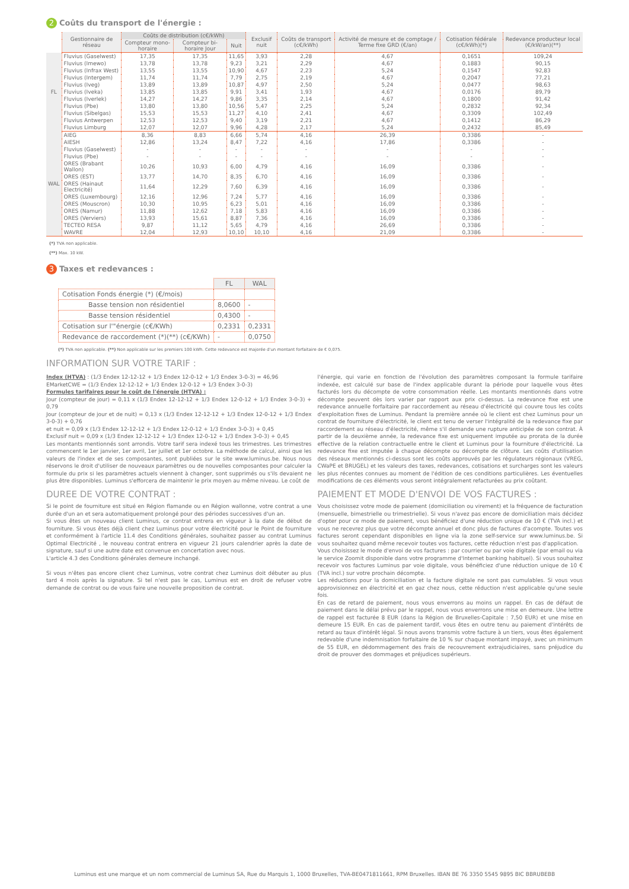2 Coûts du transport de l'énergie :
| | Gestionnaire de réseau | Coûts de distribution (c€/kWh) | | | Exclusif nuit | Coûts de transport (c€/kWh) | Activité de mesure et de comptage / Terme fixe GRD (€/an) | Cotisation fédérale (c€/kWh)(*) | Redevance producteur local (€/kW/an)(**) |
| --- | --- | --- | --- | --- | --- | --- | --- | --- | --- |
| | | Compteur mono-horaire | Compteur bi-horaire Jour | Nuit | | | | | |
| FL | Fluvius (Gaselwest) | 17,35 | 17,35 | 11,65 | 3,93 | 2,28 | 4,67 | 0,1651 | 109,24 |
| | Fluvius (Imewo) | 13,78 | 13,78 | 9,23 | 3,21 | 2,29 | 4,67 | 0,1883 | 90,15 |
| | Fluvius (Infrax West) | 13,55 | 13,55 | 10,90 | 4,67 | 2,23 | 5,24 | 0,1547 | 92,83 |
| | Fluvius (Intergem) | 11,74 | 11,74 | 7,79 | 2,75 | 2,19 | 4,67 | 0,2047 | 77,21 |
| | Fluvius (Iveg) | 13,89 | 13,89 | 10,87 | 4,97 | 2,50 | 5,24 | 0,0477 | 98,63 |
| | Fluvius (Iveka) | 13,85 | 13,85 | 9,91 | 3,41 | 1,93 | 4,67 | 0,0176 | 89,79 |
| | Fluvius (Iverlek) | 14,27 | 14,27 | 9,86 | 3,35 | 2,14 | 4,67 | 0,1800 | 91,42 |
| | Fluvius (Pbe) | 13,80 | 13,80 | 10,56 | 5,47 | 2,25 | 5,24 | 0,2832 | 92,34 |
| | Fluvius (Sibelgas) | 15,53 | 15,53 | 11,27 | 4,10 | 2,41 | 4,67 | 0,3309 | 102,49 |
| | Fluvius Antwerpen | 12,53 | 12,53 | 9,40 | 3,19 | 2,21 | 4,67 | 0,1412 | 86,29 |
| | Fluvius Limburg | 12,07 | 12,07 | 9,96 | 4,28 | 2,17 | 5,24 | 0,2432 | 85,49 |
| WAL | AIEG | 8,36 | 8,83 | 6,66 | 5,74 | 4,16 | 26,39 | 0,3386 | - |
| | AIESH | 12,86 | 13,24 | 8,47 | 7,22 | 4,16 | 17,86 | 0,3386 | - |
| | Fluvius (Gaselwest) | - | - | - | - | - | - | - | - |
| | Fluvius (Pbe) | - | - | - | - | - | - | - | - |
| | ORES (Brabant Wallon) | 10,26 | 10,93 | 6,00 | 4,79 | 4,16 | 16,09 | 0,3386 | - |
| | ORES (EST) | 13,77 | 14,70 | 8,35 | 6,70 | 4,16 | 16,09 | 0,3386 | - |
| | ORES (Hainaut Electricité) | 11,64 | 12,29 | 7,60 | 6,39 | 4,16 | 16,09 | 0,3386 | - |
| | ORES (Luxembourg) | 12,16 | 12,96 | 7,24 | 5,77 | 4,16 | 16,09 | 0,3386 | - |
| | ORES (Mouscron) | 10,30 | 10,95 | 6,23 | 5,01 | 4,16 | 16,09 | 0,3386 | - |
| | ORES (Namur) | 11,88 | 12,62 | 7,18 | 5,83 | 4,16 | 16,09 | 0,3386 | - |
| | ORES (Verviers) | 13,93 | 15,61 | 8,87 | 7,36 | 4,16 | 16,09 | 0,3386 | - |
| | TECTEO RESA | 9,87 | 11,12 | 5,65 | 4,79 | 4,16 | 26,69 | 0,3386 | - |
| | WAVRE | 12,04 | 12,93 | 10,10 | 10,10 | 4,16 | 21,09 | 0,3386 | - |
(*) TVA non applicable.
(**) Max. 10 kW.
3 Taxes et redevances :
| | FL | WAL |
| --- | --- | --- |
| Cotisation Fonds énergie (*) (€/mois) | | |
| Basse tension non résidentiel | 8,0600 | - |
| Basse tension résidentiel | 0,4300 | - |
| Cotisation sur l'"énergie (c€/KWh) | 0,2331 | 0,2331 |
| Redevance de raccordement (*)(**) (c€/KWh) | - | 0,0750 |
(*) TVA non applicable. (**) Non applicable sur les premiers 100 kWh. Cette redevance est majorée d'un montant forfaitaire de € 0,075.
INFORMATION SUR VOTRE TARIF :
Index (HTVA) : (1/3 Endex 12-12-12 + 1/3 Endex 12-0-12 + 1/3 Endex 3-0-3) = 46,96
EMarketCWE = (1/3 Endex 12-12-12 + 1/3 Endex 12-0-12 + 1/3 Endex 3-0-3)
Formules tarifaires pour le coût de l'énergie (HTVA) :
Jour (compteur de jour) = 0,11 x (1/3 Endex 12-12-12 + 1/3 Endex 12-0-12 + 1/3 Endex 3-0-3) + 0,79
Jour (compteur de jour et de nuit) = 0,13 x (1/3 Endex 12-12-12 + 1/3 Endex 12-0-12 + 1/3 Endex 3-0-3) + 0,76
et nuit = 0,09 x (1/3 Endex 12-12-12 + 1/3 Endex 12-0-12 + 1/3 Endex 3-0-3) + 0,45
Exclusif nuit = 0,09 x (1/3 Endex 12-12-12 + 1/3 Endex 12-0-12 + 1/3 Endex 3-0-3) + 0,45
Les montants mentionnés sont arrondis. Votre tarif sera indexé tous les trimestres. Les trimestres commencent le 1er janvier, 1er avril, 1er juillet et 1er octobre. La méthode de calcul, ainsi que les valeurs de l'index et de ses composantes, sont publiées sur le site www.luminus.be. Nous nous réservons le droit d'utiliser de nouveaux paramètres ou de nouvelles composantes pour calculer la formule du prix si les paramètres actuels viennent à changer, sont supprimés ou s'ils devaient ne plus être disponibles. Luminus s'efforcera de maintenir le prix moyen au même niveau. Le coût de
l'énergie, qui varie en fonction de l'évolution des paramètres composant la formule tarifaire indexée, est calculé sur base de l'index applicable durant la période pour laquelle vous êtes facturés lors du décompte de votre consommation réelle. Les montants mentionnés dans votre décompte peuvent dès lors varier par rapport aux prix ci-dessus. La redevance fixe est une redevance annuelle forfaitaire par raccordement au réseau d'électricité qui couvre tous les coûts d'exploitation fixes de Luminus. Pendant la première année où le client est chez Luminus pour un contrat de fourniture d'électricité, le client est tenu de verser l'intégralité de la redevance fixe par raccordement au réseau d'électricité, même s'il demande une rupture anticipée de son contrat. À partir de la deuxième année, la redevance fixe est uniquement imputée au prorata de la durée effective de la relation contractuelle entre le client et Luminus pour la fourniture d'électricité. La redevance fixe est imputée à chaque décompte ou décompte de clôture. Les coûts d'utilisation des réseaux mentionnés ci-dessus sont les coûts approuvés par les régulateurs régionaux (VREG, CWaPE et BRUGEL) et les valeurs des taxes, redevances, cotisations et surcharges sont les valeurs les plus récentes connues au moment de l'édition de ces conditions particulières. Les éventuelles modifications de ces éléments vous seront intégralement refacturées au prix coûtant.
DUREE DE VOTRE CONTRAT :
Si le point de fourniture est situé en Région flamande ou en Région wallonne, votre contrat a une durée d'un an et sera automatiquement prolongé pour des périodes successives d'un an.
Si vous êtes un nouveau client Luminus, ce contrat entrera en vigueur à la date de début de fourniture. Si vous êtes déjà client chez Luminus pour votre électricité pour le Point de fourniture et conformément à l'article 11.4 des Conditions générales, souhaitez passer au contrat Luminus Optimal Electricité , le nouveau contrat entrera en vigueur 21 jours calendrier après la date de signature, sauf si une autre date est convenue en concertation avec nous.
L'article 4.3 des Conditions générales demeure inchangé.
Si vous n'êtes pas encore client chez Luminus, votre contrat chez Luminus doit débuter au plus tard 4 mois après la signature. Si tel n'est pas le cas, Luminus est en droit de refuser votre demande de contrat ou de vous faire une nouvelle proposition de contrat.
PAIEMENT ET MODE D'ENVOI DE VOS FACTURES :
Vous choisissez votre mode de paiement (domiciliation ou virement) et la fréquence de facturation (mensuelle, bimestrielle ou trimestrielle). Si vous n'avez pas encore de domiciliation mais décidez d'opter pour ce mode de paiement, vous bénéficiez d'une réduction unique de 10 € (TVA incl.) et vous ne recevrez plus que votre décompte annuel et donc plus de factures d'acompte. Toutes vos factures seront cependant disponibles en ligne via la zone self-service sur www.luminus.be. Si vous souhaitez quand même recevoir toutes vos factures, cette réduction n'est pas d'application.
Vous choisissez le mode d'envoi de vos factures : par courrier ou par voie digitale (par email ou via le service Zoomit disponible dans votre programme d'Internet banking habituel). Si vous souhaitez recevoir vos factures Luminus par voie digitale, vous bénéficiez d'une réduction unique de 10 € (TVA incl.) sur votre prochain décompte.
Les réductions pour la domiciliation et la facture digitale ne sont pas cumulables. Si vous vous approvisionnez en électricité et en gaz chez nous, cette réduction n'est applicable qu'une seule fois.
En cas de retard de paiement, nous vous enverrons au moins un rappel. En cas de défaut de paiement dans le délai prévu par le rappel, nous vous enverrons une mise en demeure. Une lettre de rappel est facturée 8 EUR (dans la Région de Bruxelles-Capitale : 7,50 EUR) et une mise en demeure 15 EUR. En cas de paiement tardif, vous êtes en outre tenu au paiement d'intérêts de retard au taux d'intérêt légal. Si nous avons transmis votre facture à un tiers, vous êtes également redevable d'une indemnisation forfaitaire de 10 % sur chaque montant impayé, avec un minimum de 55 EUR, en dédommagement des frais de recouvrement extrajudiciaires, sans préjudice du droit de prouver des dommages et préjudices supérieurs.
Luminus est une marque et un nom commercial de Luminus SA, Rue du Marquis 1, 1000 Bruxelles, TVA-BE0471811661, RPM Bruxelles. IBAN BE 76 3350 5545 9895 BIC BBRUBEBB